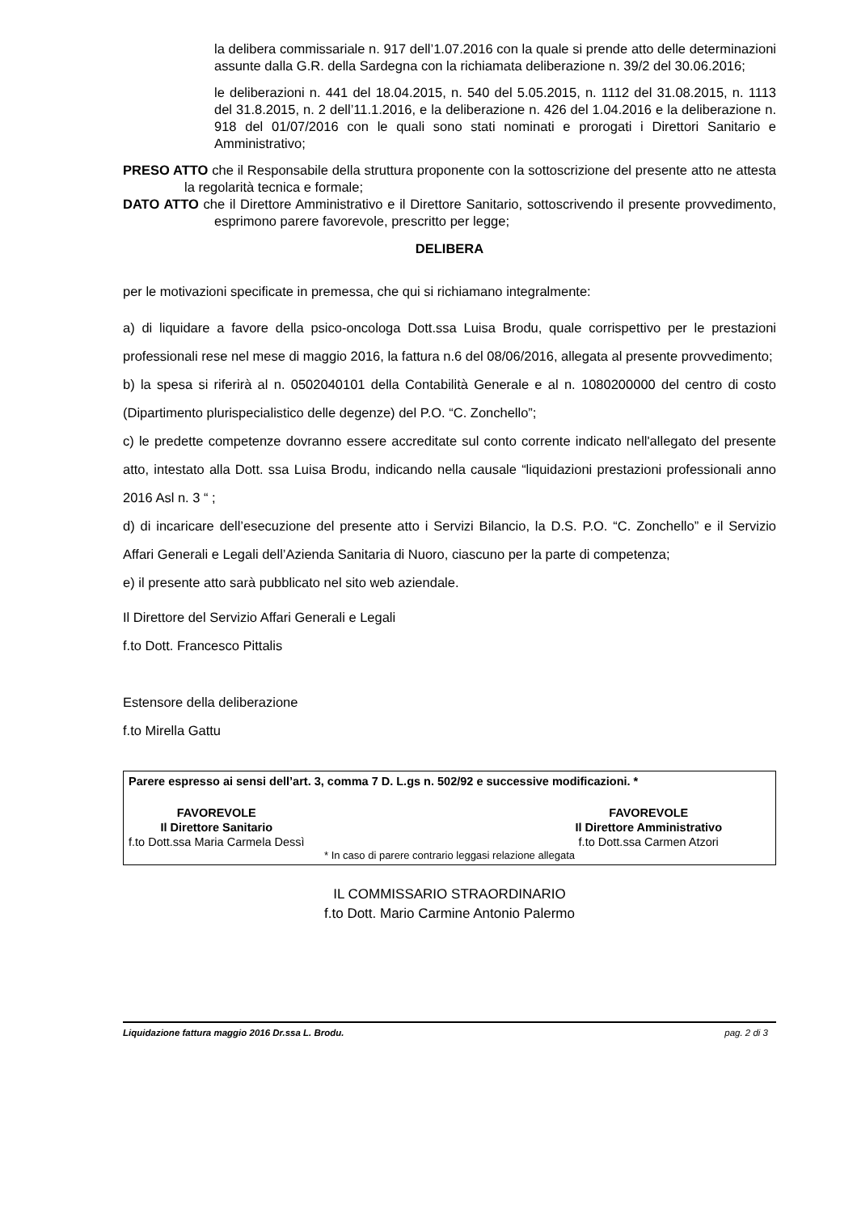la delibera commissariale n. 917 dell’1.07.2016 con la quale si prende atto delle determinazioni assunte dalla G.R. della Sardegna con la richiamata deliberazione n. 39/2 del 30.06.2016;
le deliberazioni n. 441 del 18.04.2015, n. 540 del 5.05.2015, n. 1112 del 31.08.2015, n. 1113 del 31.8.2015, n. 2 dell’11.1.2016, e la deliberazione n. 426 del 1.04.2016 e la deliberazione n. 918 del 01/07/2016 con le quali sono stati nominati e prorogati i Direttori Sanitario e Amministrativo;
PRESO ATTO che il Responsabile della struttura proponente con la sottoscrizione del presente atto ne attesta la regolarità tecnica e formale;
DATO ATTO che il Direttore Amministrativo e il Direttore Sanitario, sottoscrivendo il presente provvedimento, esprimono parere favorevole, prescritto per legge;
DELIBERA
per le motivazioni specificate in premessa, che qui si richiamano integralmente:
a) di liquidare a favore della psico-oncologa Dott.ssa Luisa Brodu, quale corrispettivo per le prestazioni professionali rese nel mese di maggio 2016, la fattura n.6 del 08/06/2016, allegata al presente provvedimento;
b) la spesa si riferirà al n. 0502040101 della Contabilità Generale e al n. 1080200000 del centro di costo (Dipartimento plurispecialistico delle degenze) del P.O. “C. Zonchello”;
c) le predette competenze dovranno essere accreditate sul conto corrente indicato nell'allegato del presente atto, intestato alla Dott. ssa Luisa Brodu, indicando nella causale “liquidazioni prestazioni professionali anno 2016 Asl n. 3 “ ;
d) di incaricare dell’esecuzione del presente atto i Servizi Bilancio, la D.S. P.O. “C. Zonchello” e il Servizio Affari Generali e Legali dell’Azienda Sanitaria di Nuoro, ciascuno per la parte di competenza;
e) il presente atto sarà pubblicato nel sito web aziendale.
Il Direttore del Servizio Affari Generali e Legali
f.to Dott. Francesco Pittalis
Estensore della deliberazione
f.to Mirella Gattu
Parere espresso ai sensi dell’art. 3, comma 7 D. L.gs n. 502/92 e successive modificazioni. *
FAVOREVOLE
Il Direttore Sanitario
f.to Dott.ssa Maria Carmela Dessì
FAVOREVOLE
Il Direttore Amministrativo
f.to Dott.ssa Carmen Atzori
* In caso di parere contrario leggasi relazione allegata
IL COMMISSARIO STRAORDINARIO
f.to Dott. Mario Carmine Antonio Palermo
Liquidazione fattura maggio 2016 Dr.ssa L. Brodu. pag. 2 di 3